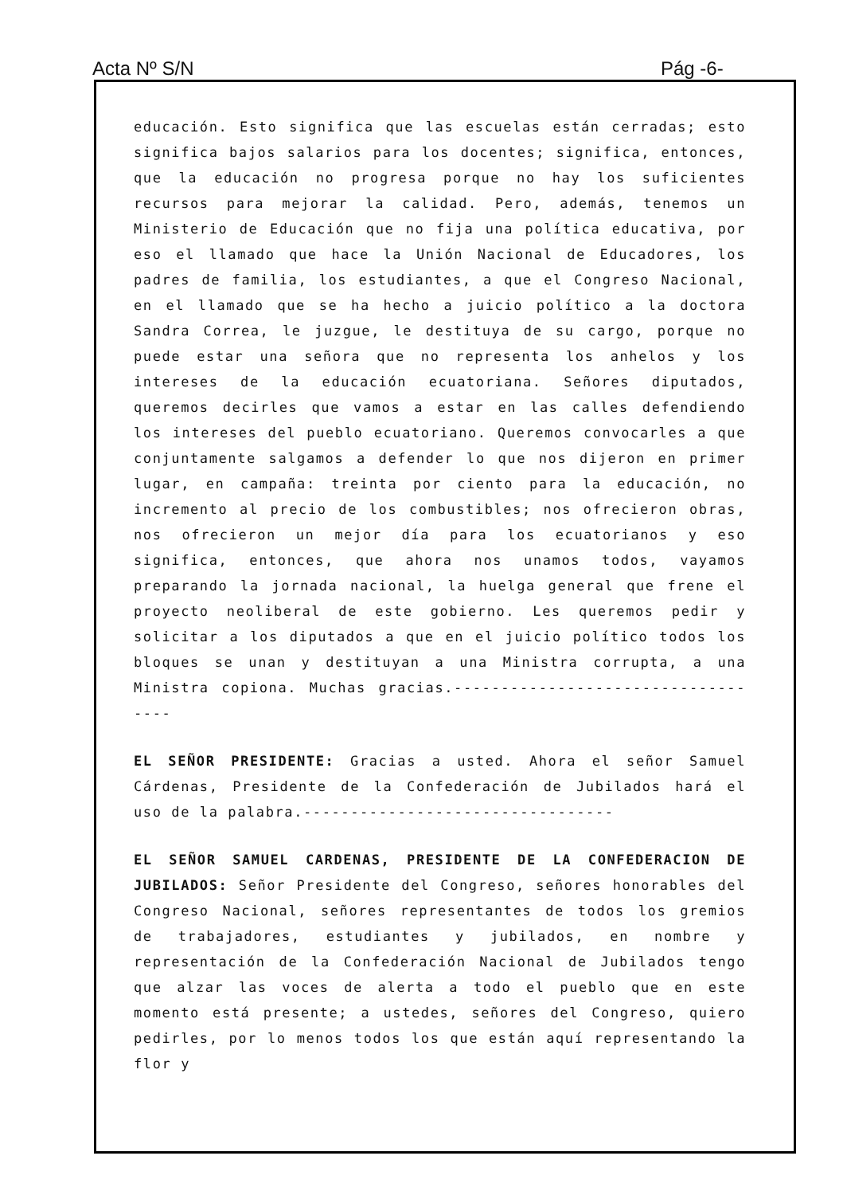Acta Nº S/N Pág -6-
educación. Esto significa que las escuelas están cerradas; esto significa bajos salarios para los docentes; significa, entonces, que la educación no progresa porque no hay los suficientes recursos para mejorar la calidad. Pero, además, tenemos un Ministerio de Educación que no fija una política educativa, por eso el llamado que hace la Unión Nacional de Educadores, los padres de familia, los estudiantes, a que el Congreso Nacional, en el llamado que se ha hecho a juicio político a la doctora Sandra Correa, le juzgue, le destituya de su cargo, porque no puede estar una señora que no representa los anhelos y los intereses de la educación ecuatoriana. Señores diputados, queremos decirles que vamos a estar en las calles defendiendo los intereses del pueblo ecuatoriano. Queremos convocarles a que conjuntamente salgamos a defender lo que nos dijeron en primer lugar, en campaña: treinta por ciento para la educación, no incremento al precio de los combustibles; nos ofrecieron obras, nos ofrecieron un mejor día para los ecuatorianos y eso significa, entonces, que ahora nos unamos todos, vayamos preparando la jornada nacional, la huelga general que frene el proyecto neoliberal de este gobierno. Les queremos pedir y solicitar a los diputados a que en el juicio político todos los bloques se unan y destituyan a una Ministra corrupta, a una Ministra copiona. Muchas gracias.-----------------------------------
EL SEÑOR PRESIDENTE: Gracias a usted. Ahora el señor Samuel Cárdenas, Presidente de la Confederación de Jubilados hará el uso de la palabra.---------------------------------
EL SEÑOR SAMUEL CARDENAS, PRESIDENTE DE LA CONFEDERACION DE JUBILADOS: Señor Presidente del Congreso, señores honorables del Congreso Nacional, señores representantes de todos los gremios de trabajadores, estudiantes y jubilados, en nombre y representación de la Confederación Nacional de Jubilados tengo que alzar las voces de alerta a todo el pueblo que en este momento está presente; a ustedes, señores del Congreso, quiero pedirles, por lo menos todos los que están aquí representando la flor y